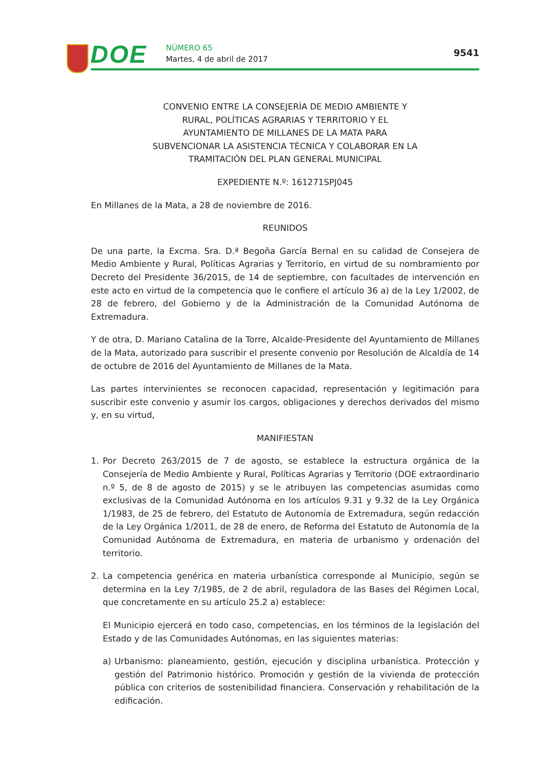DOE NÚMERO 65
Martes, 4 de abril de 2017
9541
CONVENIO ENTRE LA CONSEJERÍA DE MEDIO AMBIENTE Y RURAL, POLÍTICAS AGRARIAS Y TERRITORIO Y EL AYUNTAMIENTO DE MILLANES DE LA MATA PARA SUBVENCIONAR LA ASISTENCIA TÉCNICA Y COLABORAR EN LA TRAMITACIÓN DEL PLAN GENERAL MUNICIPAL
EXPEDIENTE N.º: 161271SPJ045
En Millanes de la Mata, a 28 de noviembre de 2016.
REUNIDOS
De una parte, la Excma. Sra. D.ª Begoña García Bernal en su calidad de Consejera de Medio Ambiente y Rural, Políticas Agrarias y Territorio, en virtud de su nombramiento por Decreto del Presidente 36/2015, de 14 de septiembre, con facultades de intervención en este acto en virtud de la competencia que le confiere el artículo 36 a) de la Ley 1/2002, de 28 de febrero, del Gobierno y de la Administración de la Comunidad Autónoma de Extremadura.
Y de otra, D. Mariano Catalina de la Torre, Alcalde-Presidente del Ayuntamiento de Millanes de la Mata, autorizado para suscribir el presente convenio por Resolución de Alcaldía de 14 de octubre de 2016 del Ayuntamiento de Millanes de la Mata.
Las partes intervinientes se reconocen capacidad, representación y legitimación para suscribir este convenio y asumir los cargos, obligaciones y derechos derivados del mismo y, en su virtud,
MANIFIESTAN
1. Por Decreto 263/2015 de 7 de agosto, se establece la estructura orgánica de la Consejería de Medio Ambiente y Rural, Políticas Agrarias y Territorio (DOE extraordinario n.º 5, de 8 de agosto de 2015) y se le atribuyen las competencias asumidas como exclusivas de la Comunidad Autónoma en los artículos 9.31 y 9.32 de la Ley Orgánica 1/1983, de 25 de febrero, del Estatuto de Autonomía de Extremadura, según redacción de la Ley Orgánica 1/2011, de 28 de enero, de Reforma del Estatuto de Autonomía de la Comunidad Autónoma de Extremadura, en materia de urbanismo y ordenación del territorio.
2. La competencia genérica en materia urbanística corresponde al Municipio, según se determina en la Ley 7/1985, de 2 de abril, reguladora de las Bases del Régimen Local, que concretamente en su artículo 25.2 a) establece:
El Municipio ejercerá en todo caso, competencias, en los términos de la legislación del Estado y de las Comunidades Autónomas, en las siguientes materias:
a) Urbanismo: planeamiento, gestión, ejecución y disciplina urbanística. Protección y gestión del Patrimonio histórico. Promoción y gestión de la vivienda de protección pública con criterios de sostenibilidad financiera. Conservación y rehabilitación de la edificación.